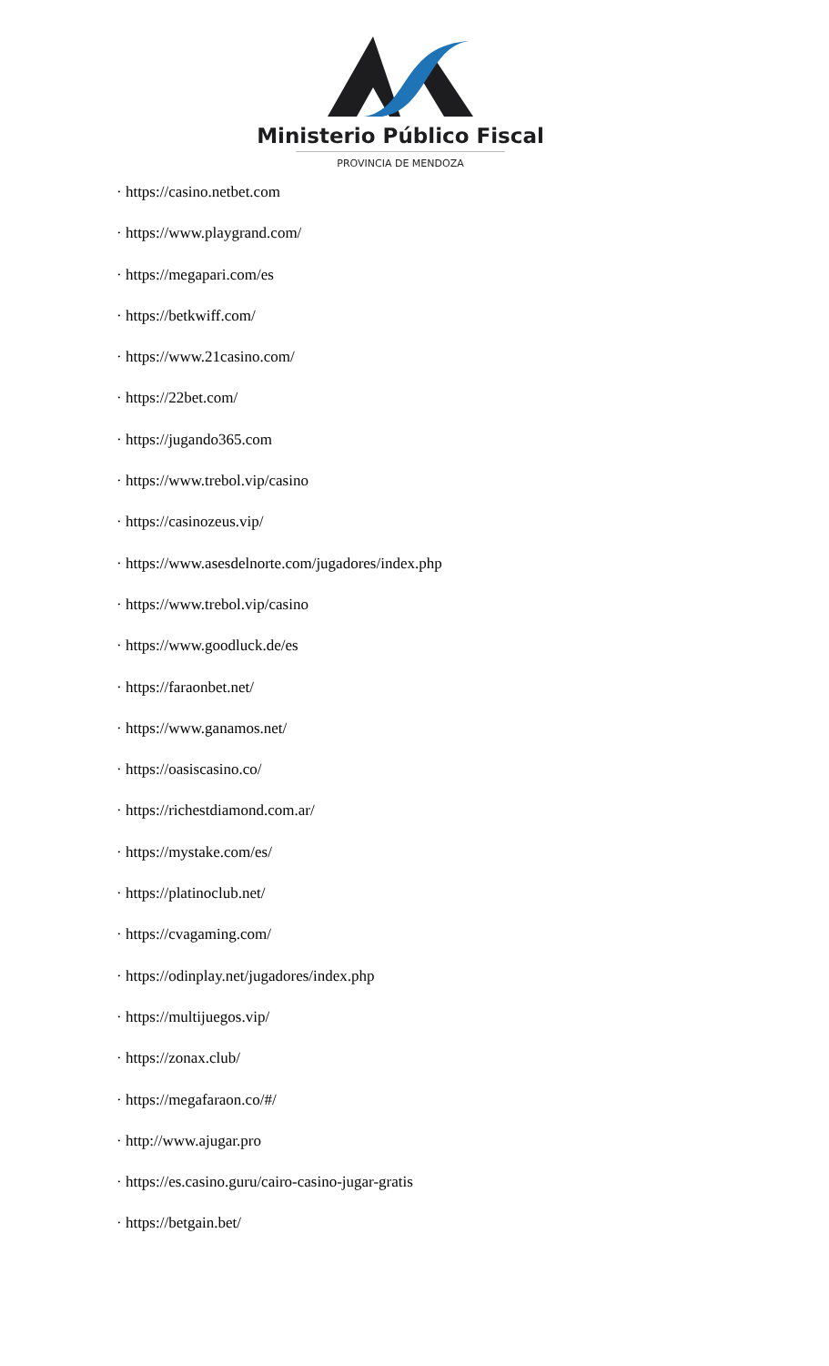Ministerio Público Fiscal
PROVINCIA DE MENDOZA
· https://casino.netbet.com
· https://www.playgrand.com/
· https://megapari.com/es
· https://betkwiff.com/
· https://www.21casino.com/
· https://22bet.com/
· https://jugando365.com
· https://www.trebol.vip/casino
· https://casinozeus.vip/
· https://www.asesdelnorte.com/jugadores/index.php
· https://www.trebol.vip/casino
· https://www.goodluck.de/es
· https://faraonbet.net/
· https://www.ganamos.net/
· https://oasiscasino.co/
· https://richestdiamond.com.ar/
· https://mystake.com/es/
· https://platinoclub.net/
· https://cvagaming.com/
· https://odinplay.net/jugadores/index.php
· https://multijuegos.vip/
· https://zonax.club/
· https://megafaraon.co/#/
· http://www.ajugar.pro
· https://es.casino.guru/cairo-casino-jugar-gratis
· https://betgain.bet/